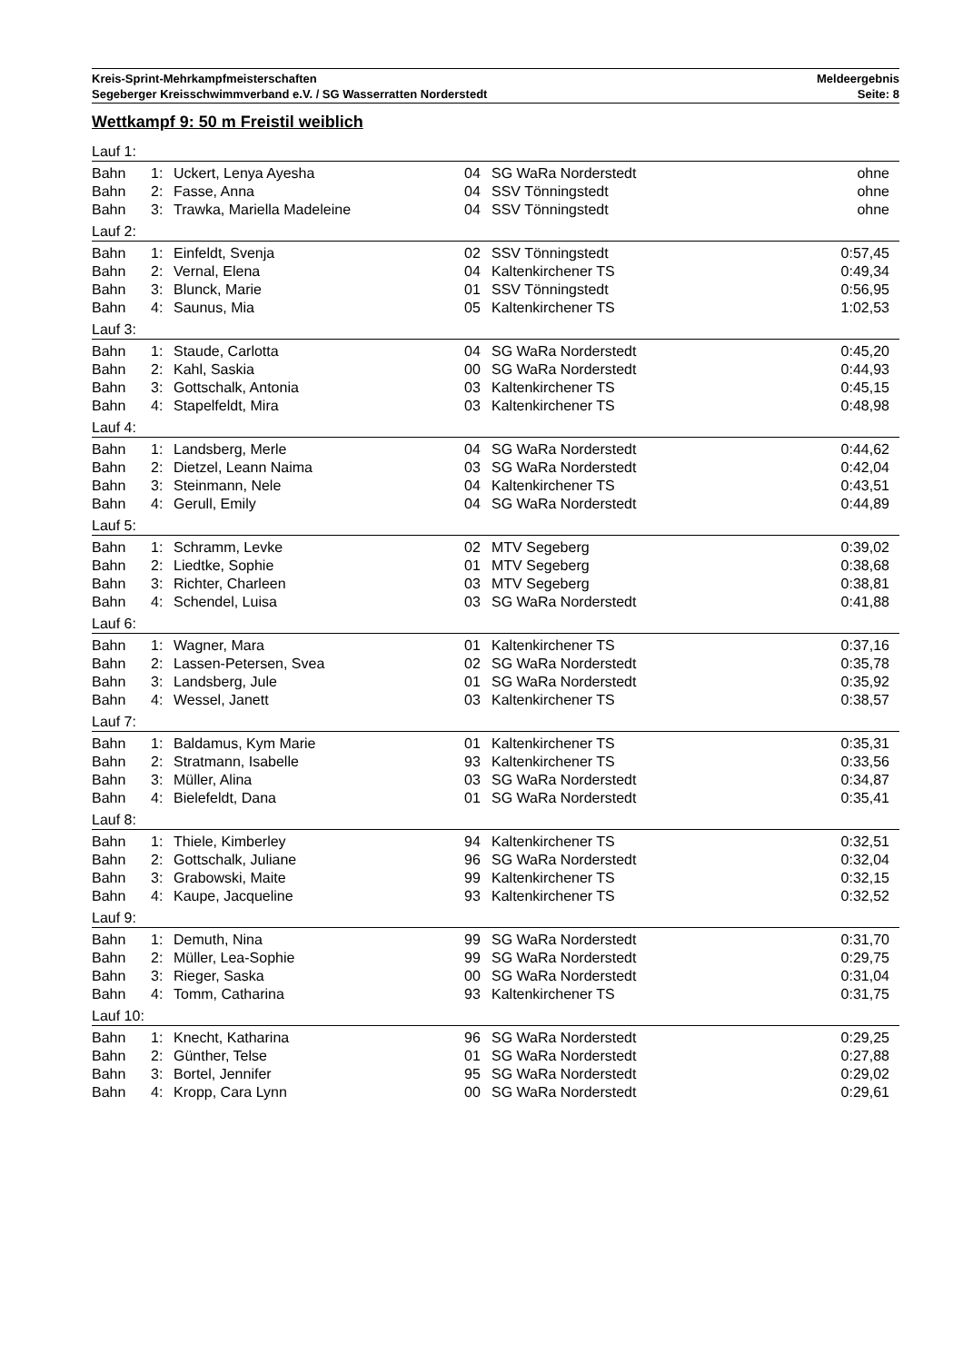Kreis-Sprint-Mehrkampfmeisterschaften
Segeberger Kreisschwimmverband e.V. / SG Wasserratten Norderstedt
Meldeergebnis
Seite: 8
Wettkampf 9: 50 m Freistil weiblich
| Lauf 1: | | | | | |
| Bahn | 1: | Uckert, Lenya Ayesha | 04 | SG WaRa Norderstedt | ohne |
| Bahn | 2: | Fasse, Anna | 04 | SSV Tönningstedt | ohne |
| Bahn | 3: | Trawka, Mariella Madeleine | 04 | SSV Tönningstedt | ohne |
| Lauf 2: | | | | | |
| Bahn | 1: | Einfeldt, Svenja | 02 | SSV Tönningstedt | 0:57,45 |
| Bahn | 2: | Vernal, Elena | 04 | Kaltenkirchener TS | 0:49,34 |
| Bahn | 3: | Blunck, Marie | 01 | SSV Tönningstedt | 0:56,95 |
| Bahn | 4: | Saunus, Mia | 05 | Kaltenkirchener TS | 1:02,53 |
| Lauf 3: | | | | | |
| Bahn | 1: | Staude, Carlotta | 04 | SG WaRa Norderstedt | 0:45,20 |
| Bahn | 2: | Kahl, Saskia | 00 | SG WaRa Norderstedt | 0:44,93 |
| Bahn | 3: | Gottschalk, Antonia | 03 | Kaltenkirchener TS | 0:45,15 |
| Bahn | 4: | Stapelfeldt, Mira | 03 | Kaltenkirchener TS | 0:48,98 |
| Lauf 4: | | | | | |
| Bahn | 1: | Landsberg, Merle | 04 | SG WaRa Norderstedt | 0:44,62 |
| Bahn | 2: | Dietzel, Leann Naima | 03 | SG WaRa Norderstedt | 0:42,04 |
| Bahn | 3: | Steinmann, Nele | 04 | Kaltenkirchener TS | 0:43,51 |
| Bahn | 4: | Gerull, Emily | 04 | SG WaRa Norderstedt | 0:44,89 |
| Lauf 5: | | | | | |
| Bahn | 1: | Schramm, Levke | 02 | MTV Segeberg | 0:39,02 |
| Bahn | 2: | Liedtke, Sophie | 01 | MTV Segeberg | 0:38,68 |
| Bahn | 3: | Richter, Charleen | 03 | MTV Segeberg | 0:38,81 |
| Bahn | 4: | Schendel, Luisa | 03 | SG WaRa Norderstedt | 0:41,88 |
| Lauf 6: | | | | | |
| Bahn | 1: | Wagner, Mara | 01 | Kaltenkirchener TS | 0:37,16 |
| Bahn | 2: | Lassen-Petersen, Svea | 02 | SG WaRa Norderstedt | 0:35,78 |
| Bahn | 3: | Landsberg, Jule | 01 | SG WaRa Norderstedt | 0:35,92 |
| Bahn | 4: | Wessel, Janett | 03 | Kaltenkirchener TS | 0:38,57 |
| Lauf 7: | | | | | |
| Bahn | 1: | Baldamus, Kym Marie | 01 | Kaltenkirchener TS | 0:35,31 |
| Bahn | 2: | Stratmann, Isabelle | 93 | Kaltenkirchener TS | 0:33,56 |
| Bahn | 3: | Müller, Alina | 03 | SG WaRa Norderstedt | 0:34,87 |
| Bahn | 4: | Bielefeldt, Dana | 01 | SG WaRa Norderstedt | 0:35,41 |
| Lauf 8: | | | | | |
| Bahn | 1: | Thiele, Kimberley | 94 | Kaltenkirchener TS | 0:32,51 |
| Bahn | 2: | Gottschalk, Juliane | 96 | SG WaRa Norderstedt | 0:32,04 |
| Bahn | 3: | Grabowski, Maite | 99 | Kaltenkirchener TS | 0:32,15 |
| Bahn | 4: | Kaupe, Jacqueline | 93 | Kaltenkirchener TS | 0:32,52 |
| Lauf 9: | | | | | |
| Bahn | 1: | Demuth, Nina | 99 | SG WaRa Norderstedt | 0:31,70 |
| Bahn | 2: | Müller, Lea-Sophie | 99 | SG WaRa Norderstedt | 0:29,75 |
| Bahn | 3: | Rieger, Saska | 00 | SG WaRa Norderstedt | 0:31,04 |
| Bahn | 4: | Tomm, Catharina | 93 | Kaltenkirchener TS | 0:31,75 |
| Lauf 10: | | | | | |
| Bahn | 1: | Knecht, Katharina | 96 | SG WaRa Norderstedt | 0:29,25 |
| Bahn | 2: | Günther, Telse | 01 | SG WaRa Norderstedt | 0:27,88 |
| Bahn | 3: | Bortel, Jennifer | 95 | SG WaRa Norderstedt | 0:29,02 |
| Bahn | 4: | Kropp, Cara Lynn | 00 | SG WaRa Norderstedt | 0:29,61 |